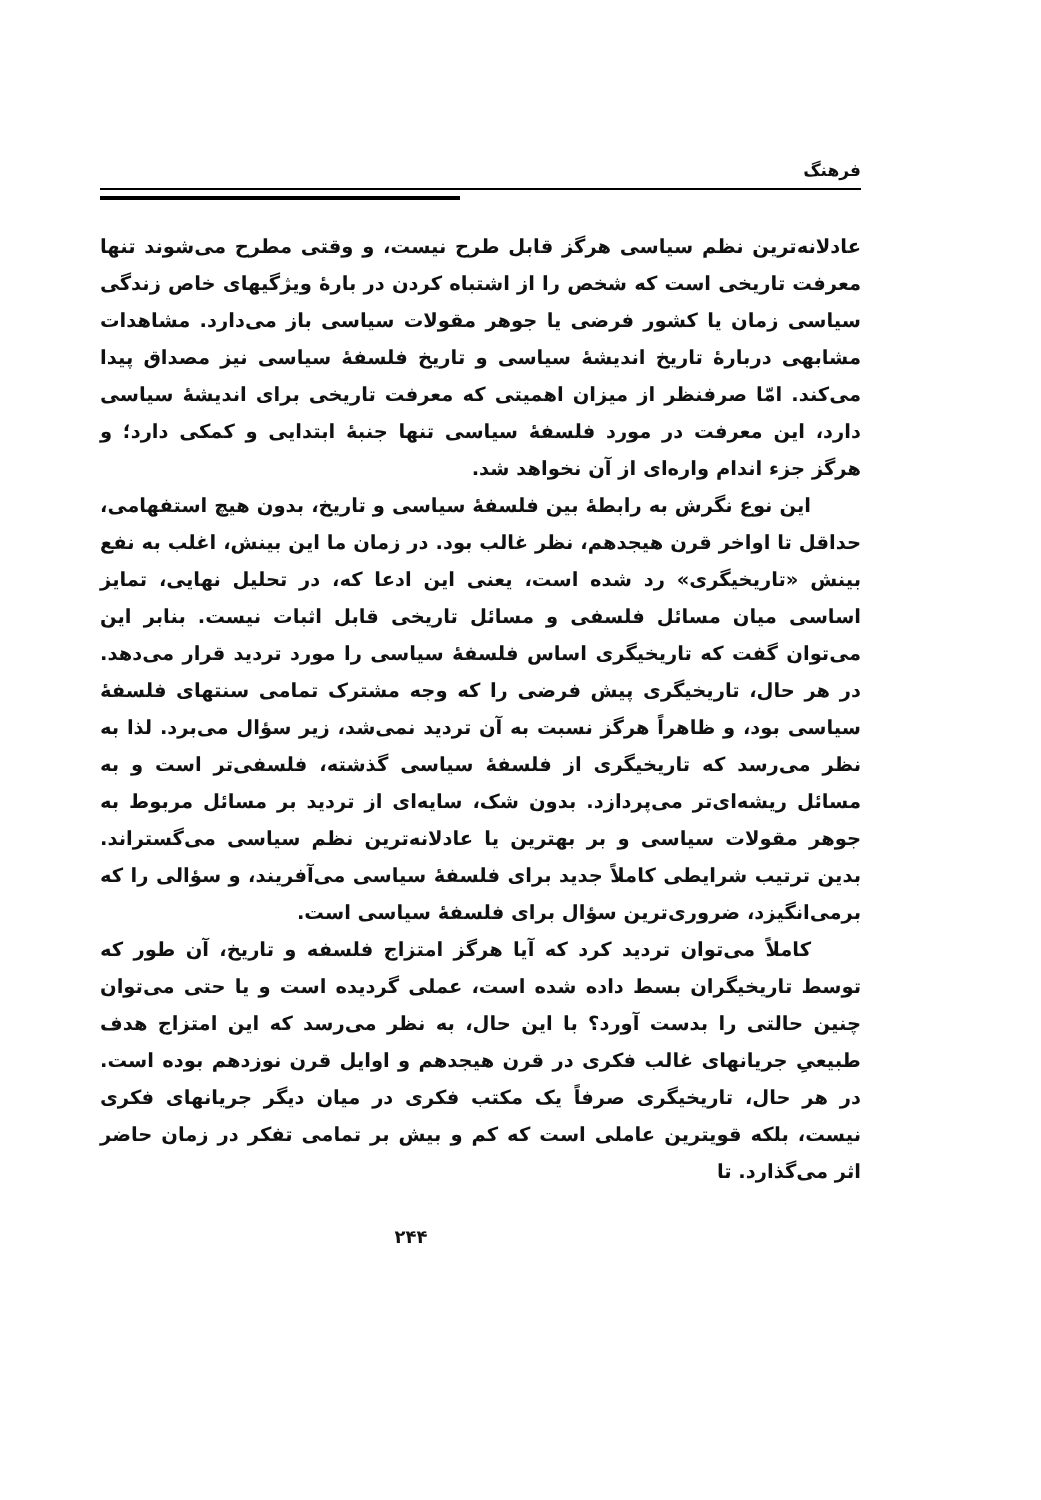فرهنگ
عادلانه‌ترین نظم سیاسی هرگز قابل طرح نیست، و وقتی مطرح می‌شوند تنها معرفت تاریخی است که شخص را از اشتباه کردن در بارهٔ ویژگیهای خاص زندگی سیاسی زمان یا کشور فرضی یا جوهر مقولات سیاسی باز می‌دارد. مشاهدات مشابهی دربارهٔ تاریخ اندیشهٔ سیاسی و تاریخ فلسفهٔ سیاسی نیز مصداق پیدا می‌کند. امّا صرفنظر از میزان اهمیتی که معرفت تاریخی برای اندیشهٔ سیاسی دارد، این معرفت در مورد فلسفهٔ سیاسی تنها جنبهٔ ابتدایی و کمکی دارد؛ و هرگز جزء اندام واره‌ای از آن نخواهد شد.
این نوع نگرش به رابطهٔ بین فلسفهٔ سیاسی و تاریخ، بدون هیچ استفهامی، حداقل تا اواخر قرن هیجدهم، نظر غالب بود. در زمان ما این بینش، اغلب به نفع بینش «تاریخیگری» رد شده است، یعنی این ادعا که، در تحلیل نهایی، تمایز اساسی میان مسائل فلسفی و مسائل تاریخی قابل اثبات نیست. بنابر این می‌توان گفت که تاریخیگری اساس فلسفهٔ سیاسی را مورد تردید قرار می‌دهد. در هر حال، تاریخیگری پیش فرضی را که وجه مشترک تمامی سنتهای فلسفهٔ سیاسی بود، و ظاهراً هرگز نسبت به آن تردید نمی‌شد، زیر سؤال می‌برد. لذا به نظر می‌رسد که تاریخیگری از فلسفهٔ سیاسی گذشته، فلسفی‌تر است و به مسائل ریشه‌ای‌تر می‌پردازد. بدون شک، سایه‌ای از تردید بر مسائل مربوط به جوهر مقولات سیاسی و بر بهترین یا عادلانه‌ترین نظم سیاسی می‌گستراند. بدین ترتیب شرایطی کاملاً جدید برای فلسفهٔ سیاسی می‌آفریند، و سؤالی را که برمی‌انگیزد، ضروری‌ترین سؤال برای فلسفهٔ سیاسی است.
کاملاً می‌توان تردید کرد که آیا هرگز امتزاج فلسفه و تاریخ، آن طور که توسط تاریخیگران بسط داده شده است، عملی گردیده است و یا حتی می‌توان چنین حالتی را بدست آورد؟ با این حال، به نظر می‌رسد که این امتزاج هدف طبیعیِ جریانهای غالب فکری در قرن هیجدهم و اوایل قرن نوزدهم بوده است. در هر حال، تاریخیگری صرفاً یک مکتب فکری در میان دیگر جریانهای فکری نیست، بلکه قویترین عاملی است که کم و بیش بر تمامی تفکر در زمان حاضر اثر می‌گذارد. تا
۲۴۴